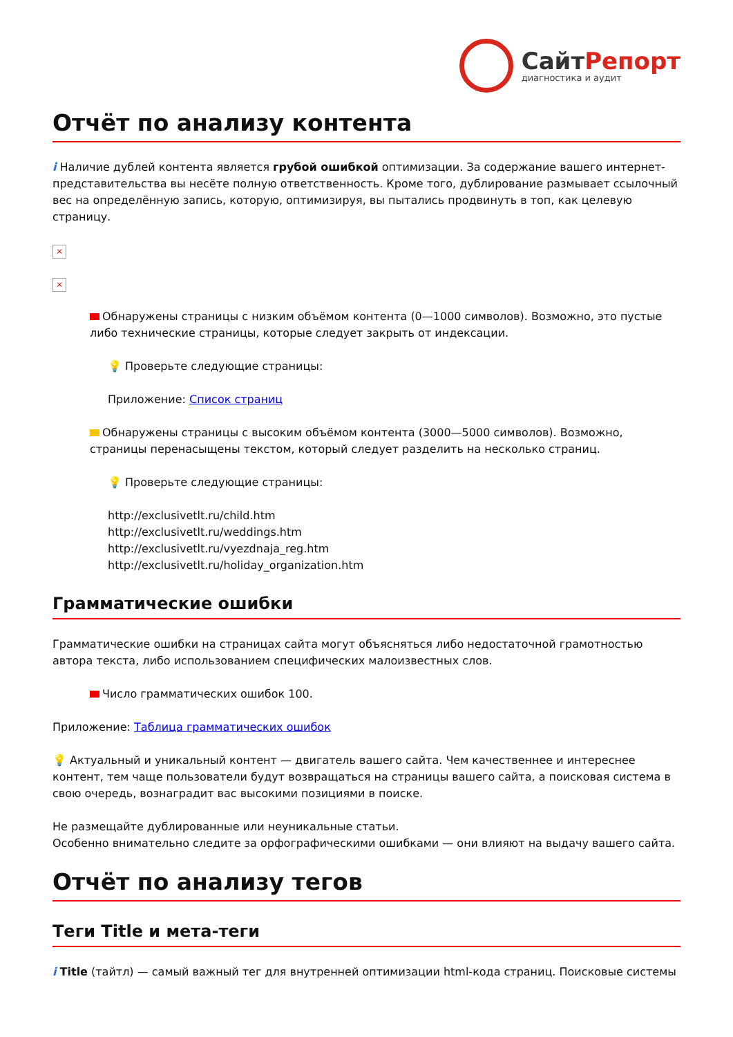СайтРепорт
диагностика и аудит
Отчёт по анализу контента
i Наличие дублей контента является грубой ошибкой оптимизации. За содержание вашего интернет-представительства вы несёте полную ответственность. Кроме того, дублирование размывает ссылочный вес на определённую запись, которую, оптимизируя, вы пытались продвинуть в топ, как целевую страницу.
×
×
Обнаружены страницы с низким объёмом контента (0—1000 символов). Возможно, это пустые либо технические страницы, которые следует закрыть от индексации.
💡 Проверьте следующие страницы:
Приложение: Список страниц
Обнаружены страницы с высоким объёмом контента (3000—5000 символов). Возможно, страницы перенасыщены текстом, который следует разделить на несколько страниц.
💡 Проверьте следующие страницы:
http://exclusivetlt.ru/child.htm
http://exclusivetlt.ru/weddings.htm
http://exclusivetlt.ru/vyezdnaja_reg.htm
http://exclusivetlt.ru/holiday_organization.htm
Грамматические ошибки
Грамматические ошибки на страницах сайта могут объясняться либо недостаточной грамотностью автора текста, либо использованием специфических малоизвестных слов.
Число грамматических ошибок 100.
Приложение: Таблица грамматических ошибок
💡 Актуальный и уникальный контент — двигатель вашего сайта. Чем качественнее и интереснее контент, тем чаще пользователи будут возвращаться на страницы вашего сайта, а поисковая система в свою очередь, вознаградит вас высокими позициями в поиске.
Не размещайте дублированные или неуникальные статьи.
Особенно внимательно следите за орфографическими ошибками — они влияют на выдачу вашего сайта.
Отчёт по анализу тегов
Теги Title и мета-теги
i Title (тайтл) — самый важный тег для внутренней оптимизации html-кода страниц. Поисковые системы